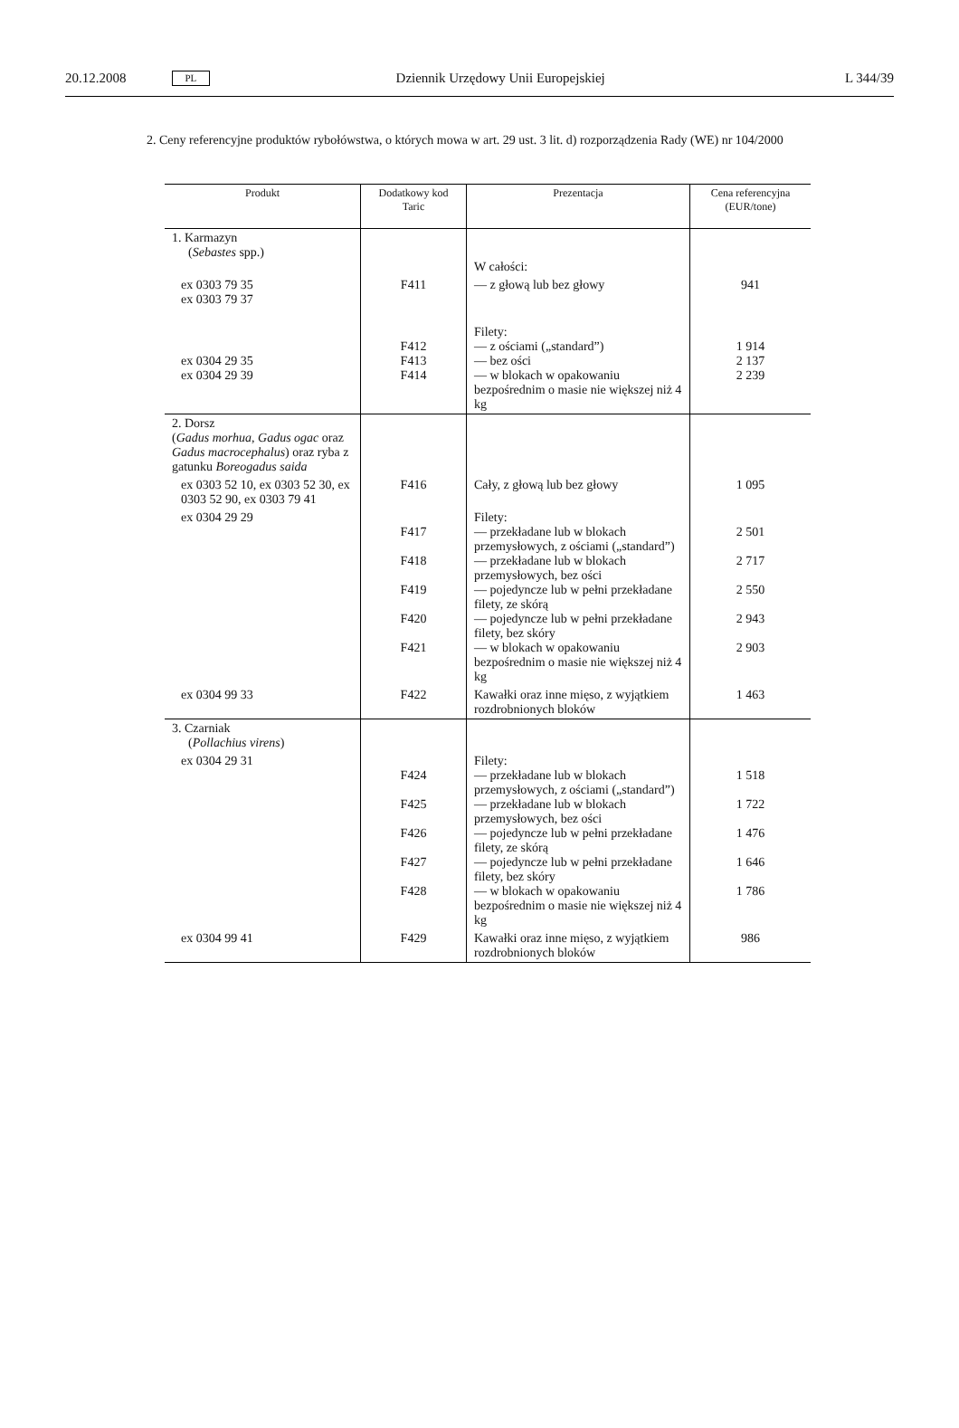20.12.2008 PL Dziennik Urzędowy Unii Europejskiej L 344/39
2. Ceny referencyjne produktów rybołówstwa, o których mowa w art. 29 ust. 3 lit. d) rozporządzenia Rady (WE) nr 104/2000
| Produkt | Dodatkowy kod Taric | Prezentacja | Cena referencyjna (EUR/tone) |
| --- | --- | --- | --- |
| 1. Karmazyn ( Sebastes spp.) | | W całości: | |
| ex 0303 79 35 ex 0303 79 37 | F411 | — z głową lub bez głowy | 941 |
| ex 0304 29 35 ex 0304 29 39 | F412 F413 F414 | Filety: — z ościami („standard”) — bez ości — w blokach w opakowaniu bezpośrednim o masie nie większej niż 4 kg | 1 914 2 137 2 239 |
| 2. Dorsz ( Gadus morhua, Gadus ogac oraz Gadus macrocephalus ) oraz ryba z gatunku Boreogadus saida | | | |
| ex 0303 52 10, ex 0303 52 30, ex 0303 52 90, ex 0303 79 41 | F416 | Cały, z głową lub bez głowy | 1 095 |
| ex 0304 29 29 | F417 F418 F419 F420 F421 | Filety: — przekładane lub w blokach przemysłowych, z ościami („standard”) — przekładane lub w blokach przemysłowych, bez ości — pojedyncze lub w pełni przekładane filety, ze skórą — pojedyncze lub w pełni przekładane filety, bez skóry — w blokach w opakowaniu bezpośrednim o masie nie większej niż 4 kg | 2 501 2 717 2 550 2 943 2 903 |
| ex 0304 99 33 | F422 | Kawałki oraz inne mięso, z wyjątkiem rozdrobnionych bloków | 1 463 |
| 3. Czarniak ( Pollachius virens ) | | | |
| ex 0304 29 31 | F424 F425 F426 F427 F428 | Filety: — przekładane lub w blokach przemysłowych, z ościami („standard”) — przekładane lub w blokach przemysłowych, bez ości — pojedyncze lub w pełni przekładane filety, ze skórą — pojedyncze lub w pełni przekładane filety, bez skóry — w blokach w opakowaniu bezpośrednim o masie nie większej niż 4 kg | 1 518 1 722 1 476 1 646 1 786 |
| ex 0304 99 41 | F429 | Kawałki oraz inne mięso, z wyjątkiem rozdrobnionych bloków | 986 |